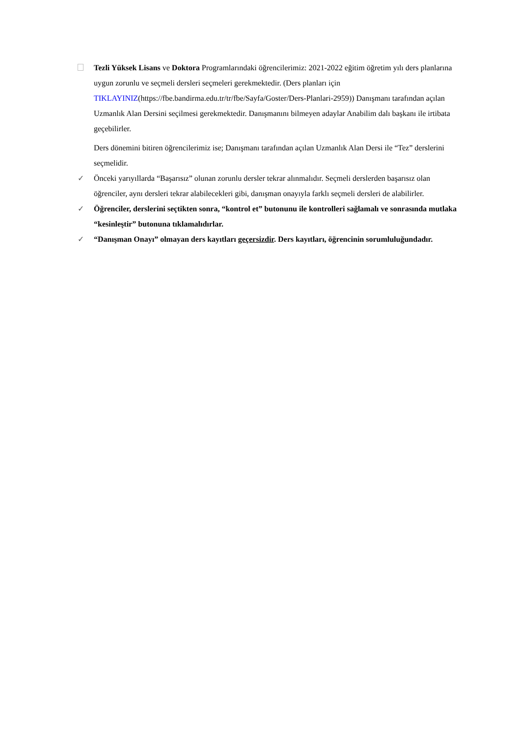Tezli Yüksek Lisans ve Doktora Programlarındaki öğrencilerimiz: 2021-2022 eğitim öğretim yılı ders planlarına uygun zorunlu ve seçmeli dersleri seçmeleri gerekmektedir. (Ders planları için TIKLAYINIZ(https://fbe.bandirma.edu.tr/tr/fbe/Sayfa/Goster/Ders-Planlari-2959)) Danışmanı tarafından açılan Uzmanlık Alan Dersini seçilmesi gerekmektedir. Danışmanını bilmeyen adaylar Anabilim dalı başkanı ile irtibata geçebilirler.
Ders dönemini bitiren öğrencilerimiz ise; Danışmanı tarafından açılan Uzmanlık Alan Dersi ile “Tez” derslerini seçmelidir.
✓ Önceki yarıyıllarda “Başarısız” olunan zorunlu dersler tekrar alınmalıdır. Seçmeli derslerden başarısız olan öğrenciler, aynı dersleri tekrar alabilecekleri gibi, danışman onayıyla farklı seçmeli dersleri de alabilirler.
✓ Öğrenciler, derslerini seçtikten sonra, “kontrol et” butonunu ile kontrolleri sağlamalı ve sonrasında mutlaka “kesinleştir” butonuna tıklamalıdırlar.
✓ “Danışman Onayı” olmayan ders kayıtları geçersizdir. Ders kayıtları, öğrencinin sorumluluğundadır.